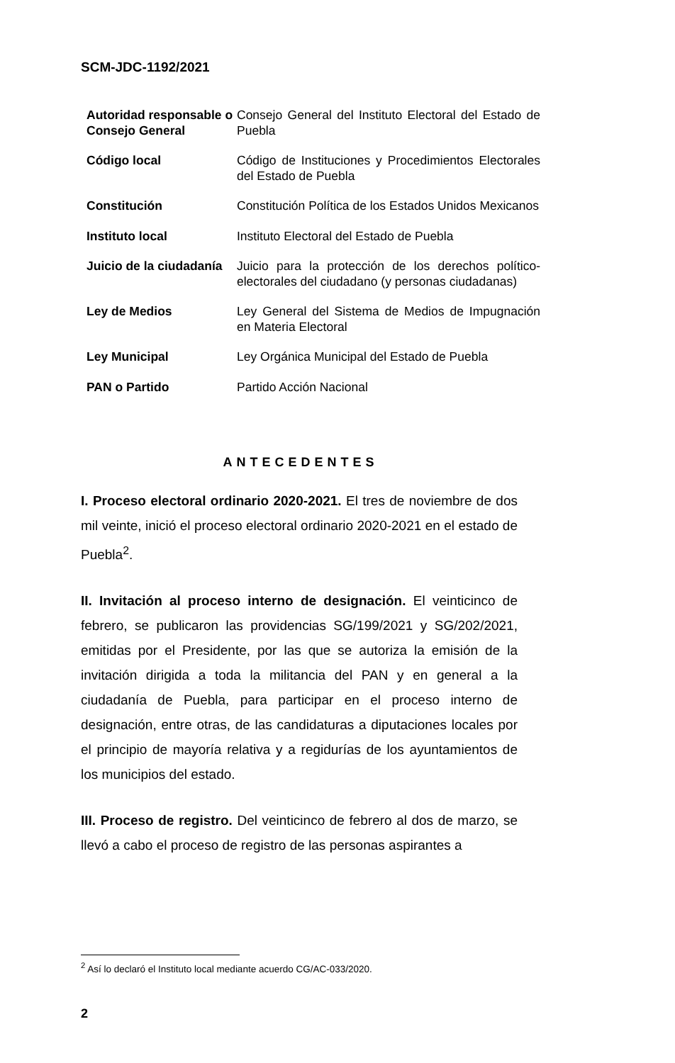SCM-JDC-1192/2021
| Autoridad responsable o Consejo General | Consejo General del Instituto Electoral del Estado de Puebla |
| Código local | Código de Instituciones y Procedimientos Electorales del Estado de Puebla |
| Constitución | Constitución Política de los Estados Unidos Mexicanos |
| Instituto local | Instituto Electoral del Estado de Puebla |
| Juicio de la ciudadanía | Juicio para la protección de los derechos político-electorales del ciudadano (y personas ciudadanas) |
| Ley de Medios | Ley General del Sistema de Medios de Impugnación en Materia Electoral |
| Ley Municipal | Ley Orgánica Municipal del Estado de Puebla |
| PAN o Partido | Partido Acción Nacional |
ANTECEDENTES
I. Proceso electoral ordinario 2020-2021. El tres de noviembre de dos mil veinte, inició el proceso electoral ordinario 2020-2021 en el estado de Puebla<sup>2</sup>.
II. Invitación al proceso interno de designación. El veinticinco de febrero, se publicaron las providencias SG/199/2021 y SG/202/2021, emitidas por el Presidente, por las que se autoriza la emisión de la invitación dirigida a toda la militancia del PAN y en general a la ciudadanía de Puebla, para participar en el proceso interno de designación, entre otras, de las candidaturas a diputaciones locales por el principio de mayoría relativa y a regidurías de los ayuntamientos de los municipios del estado.
III. Proceso de registro. Del veinticinco de febrero al dos de marzo, se llevó a cabo el proceso de registro de las personas aspirantes a
<sup>2</sup> Así lo declaró el Instituto local mediante acuerdo CG/AC-033/2020.
2